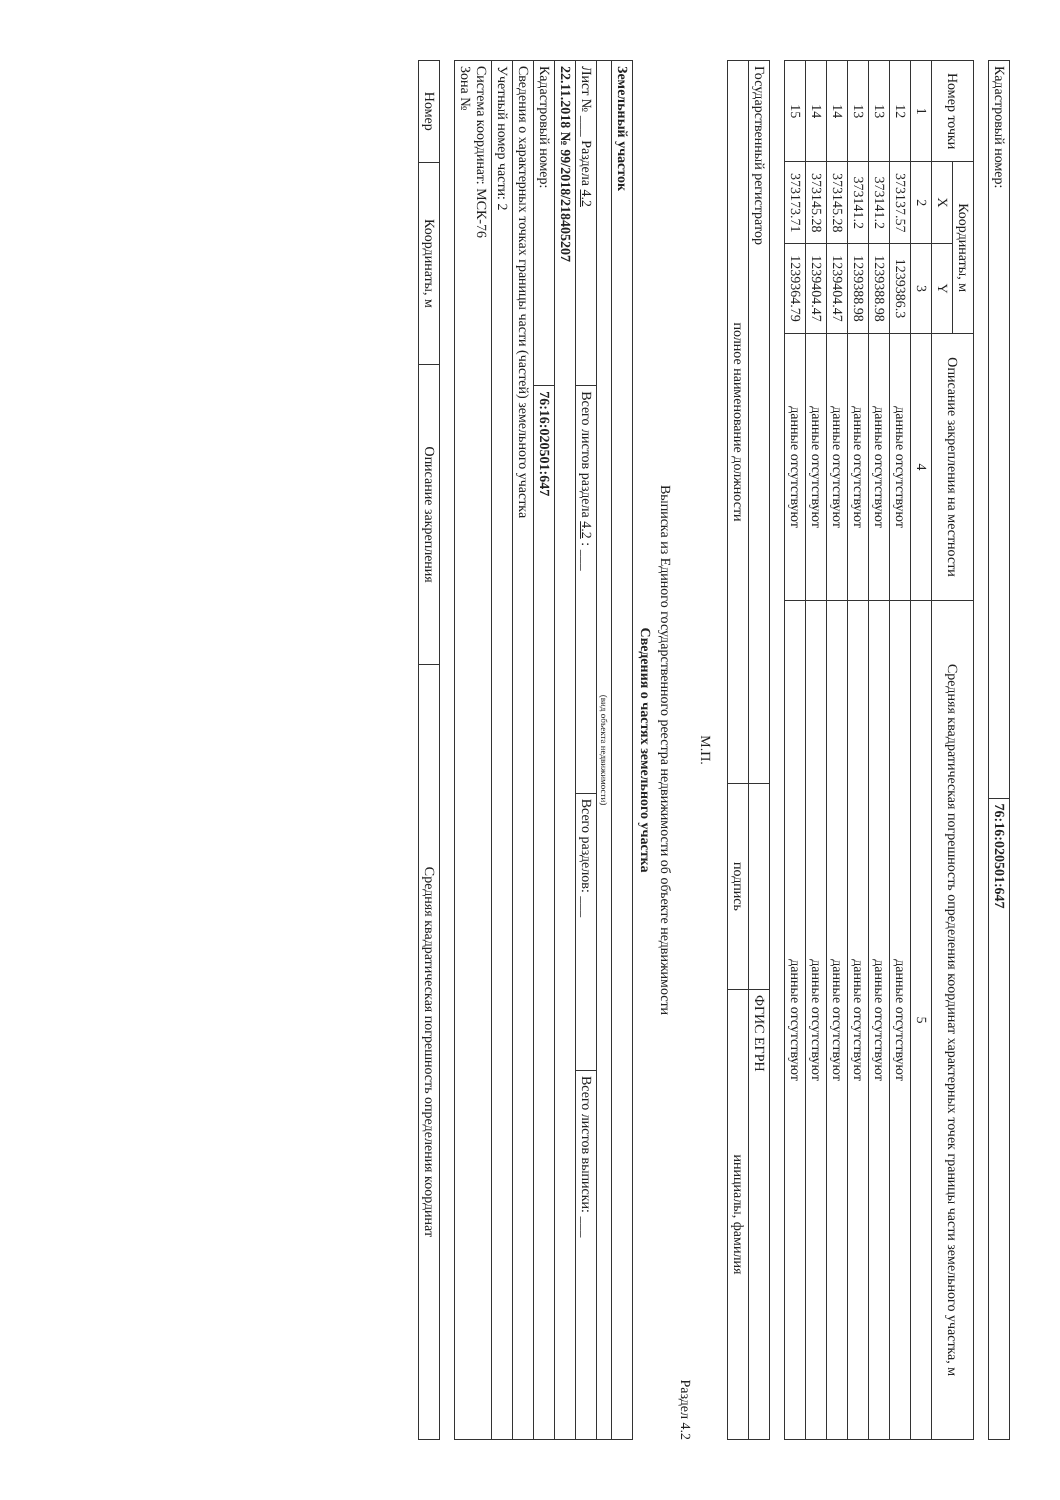| Кадастровый номер: | 76:16:020501:647 |
| Номер точки | Координаты, м | | Описание закрепления на местности | Средняя квадратическая погрешность определения координат характерных точек границы части земельного участка, м |
| --- | --- | --- | --- | --- |
| | X | Y | | |
| 1 | 2 | 3 | 4 | 5 |
| 12 | 373137.57 | 1239386.3 | данные отсутствуют | данные отсутствуют |
| 13 | 373141.2 | 1239388.98 | данные отсутствуют | данные отсутствуют |
| 13 | 373141.2 | 1239388.98 | данные отсутствуют | данные отсутствуют |
| 14 | 373145.28 | 1239404.47 | данные отсутствуют | данные отсутствуют |
| 14 | 373145.28 | 1239404.47 | данные отсутствуют | данные отсутствуют |
| 15 | 373173.71 | 1239364.79 | данные отсутствуют | данные отсутствуют |
| Государственный регистратор | | ФГИС ЕГРН |
| полное наименование должности | подпись | инициалы, фамилия |
М.П.
Раздел 4.2
Выписка из Единого государственного реестра недвижимости об объекте недвижимости
Сведения о частях земельного участка
| Земельный участок | | | |
| (вид объекта недвижимости) | | | |
| Лист № ___ Раздела 4.2 | Всего листов раздела 4.2 : ___ | Всего разделов: ___ | Всего листов выписки: ___ |
| 22.11.2018 № 99/2018/218405207 | | | |
| Кадастровый номер: | 76:16:020501:647 | | |
| Сведения о характерных точках границы части (частей) земельного участка | | | |
| Учетный номер части: 2 | | | |
| Система координат: МСК-76 Зона № | | | |
| Номер | Координаты, м | Описание закрепления | Средняя квадратическая погрешность определения координат |
| --- | --- | --- | --- |